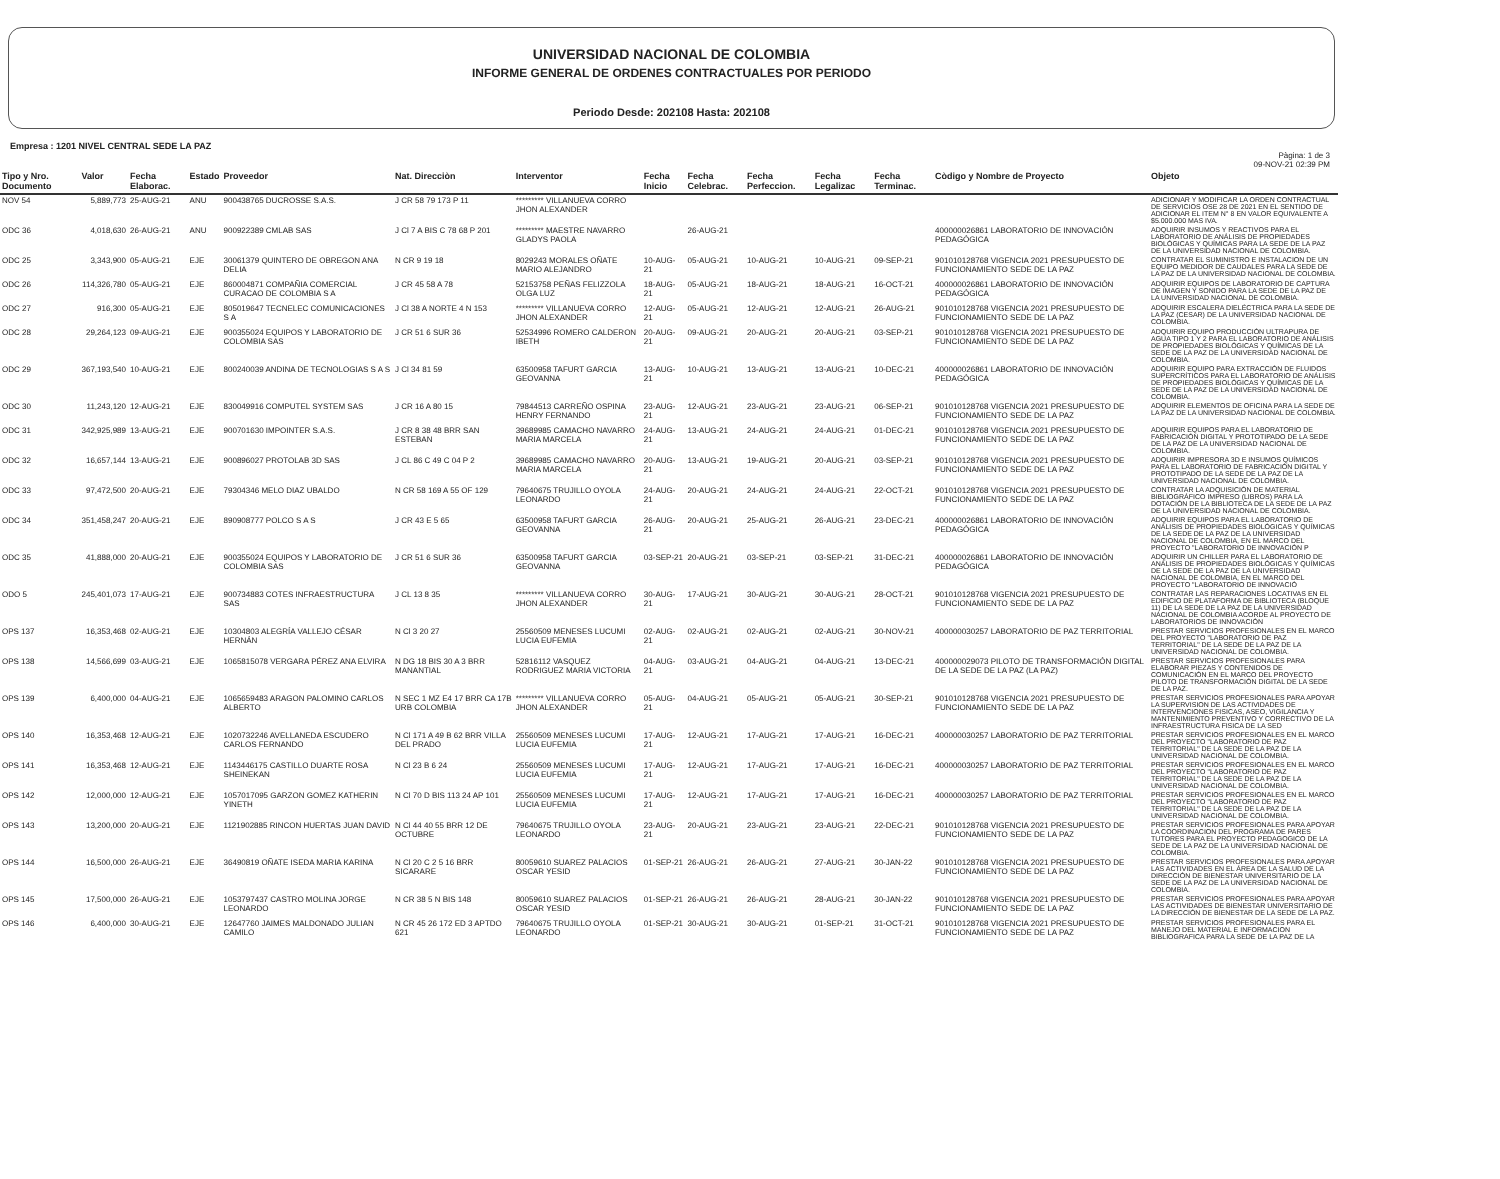UNIVERSIDAD NACIONAL DE COLOMBIA
INFORME GENERAL DE ORDENES CONTRACTUALES POR PERIODO
Periodo Desde: 202108 Hasta: 202108
Empresa : 1201 NIVEL CENTRAL SEDE LA PAZ
Pàgina: 1 de 3
09-NOV-21 02:39 PM
| Tipo y Nro. Documento | Valor | Fecha Elaborac. | Estado | Proveedor | Nat. Direcciòn | Interventor | Fecha Inicio | Fecha Celebrac. | Fecha Perfeccion. | Fecha Legalizac | Fecha Terminac. | Còdigo y Nombre de Proyecto | Objeto |
| --- | --- | --- | --- | --- | --- | --- | --- | --- | --- | --- | --- | --- | --- |
| NOV 54 | 5,889,773 | 25-AUG-21 | ANU | 900438765 DUCROSSE S.A.S. | J CR 58 79 173 P 11 | ********* VILLANUEVA CORRO JHON ALEXANDER | | | | | | | ADICIONAR Y MODIFICAR LA ORDEN CONTRACTUAL DE SERVICIOS OSE 28 DE 2021 EN EL SENTIDO DE ADICIONAR EL ITEM N° 8 EN VALOR EQUIVALENTE A $5.000.000 MAS IVA. |
| ODC 36 | 4,018,630 | 26-AUG-21 | ANU | 900922389 CMLAB SAS | J Cl 7 A BIS C 78 68 P 201 | ********* MAESTRE NAVARRO GLADYS PAOLA | | 26-AUG-21 | | | | 400000026861 LABORATORIO DE INNOVACIÓN PEDAGÓGICA | ADQUIRIR INSUMOS Y REACTIVOS PARA EL LABORATORIO DE ANÁLISIS DE PROPIEDADES BIOLÓGICAS Y QUÍMICAS PARA LA SEDE DE LA PAZ DE LA UNIVERSIDAD NACIONAL DE COLOMBIA. |
| ODC 25 | 3,343,900 | 05-AUG-21 | EJE | 30061379 QUINTERO DE OBREGON ANA DELIA | N CR 9 19 18 | 8029243 MORALES OÑATE MARIO ALEJANDRO | 10-AUG-21 | 05-AUG-21 | 10-AUG-21 | 10-AUG-21 | 09-SEP-21 | 901010128768 VIGENCIA 2021 PRESUPUESTO DE FUNCIONAMIENTO SEDE DE LA PAZ | CONTRATAR EL SUMINISTRO E INSTALACION DE UN EQUIPO MEDIDOR DE CAUDALES PARA LA SEDE DE LA PAZ DE LA UNIVERSIDAD NACIONAL DE COLOMBIA. |
| ODC 26 | 114,326,780 | 05-AUG-21 | EJE | 860004871 COMPAÑIA COMERCIAL CURACAO DE COLOMBIA S A | J CR 45 58 A 78 | 52153758 PEÑAS FELIZZOLA OLGA LUZ | 18-AUG-21 | 05-AUG-21 | 18-AUG-21 | 18-AUG-21 | 16-OCT-21 | 400000026861 LABORATORIO DE INNOVACIÓN PEDAGÓGICA | ADQUIRIR EQUIPOS DE LABORATORIO DE CAPTURA DE IMAGEN Y SONIDO PARA LA SEDE DE LA PAZ DE LA UNIVERSIDAD NACIONAL DE COLOMBIA. |
| ODC 27 | 916,300 | 05-AUG-21 | EJE | 805019647 TECNELEC COMUNICACIONES S A | J Cl 38 A NORTE 4 N 153 | ********* VILLANUEVA CORRO JHON ALEXANDER | 12-AUG-21 | 05-AUG-21 | 12-AUG-21 | 12-AUG-21 | 26-AUG-21 | 901010128768 VIGENCIA 2021 PRESUPUESTO DE FUNCIONAMIENTO SEDE DE LA PAZ | ADQUIRIR ESCALERA DIELÉCTRICA PARA LA SEDE DE LA PAZ (CESAR) DE LA UNIVERSIDAD NACIONAL DE COLOMBIA. |
| ODC 28 | 29,264,123 | 09-AUG-21 | EJE | 900355024 EQUIPOS Y LABORATORIO DE COLOMBIA SAS | J CR 51 6 SUR 36 | 52534996 ROMERO CALDERON IBETH | 20-AUG-21 | 09-AUG-21 | 20-AUG-21 | 20-AUG-21 | 03-SEP-21 | 901010128768 VIGENCIA 2021 PRESUPUESTO DE FUNCIONAMIENTO SEDE DE LA PAZ | ADQUIRIR EQUIPO PRODUCCIÓN ULTRAPURA DE AGUA TIPO 1 Y 2 PARA EL LABORATORIO DE ANÁLISIS DE PROPIEDADES BIOLÓGICAS Y QUÍMICAS DE LA SEDE DE LA PAZ DE LA UNIVERSIDAD NACIONAL DE COLOMBIA. |
| ODC 29 | 367,193,540 | 10-AUG-21 | EJE | 800240039 ANDINA DE TECNOLOGIAS S A S | J Cl 34 81 59 | 63500958 TAFURT GARCIA GEOVANNA | 13-AUG-21 | 10-AUG-21 | 13-AUG-21 | 13-AUG-21 | 10-DEC-21 | 400000026861 LABORATORIO DE INNOVACIÓN PEDAGÓGICA | ADQUIRIR EQUIPO PARA EXTRACCIÓN DE FLUIDOS SUPERCRÍTICOS PARA EL LABORATORIO DE ANÁLISIS DE PROPIEDADES BIOLÓGICAS Y QUÍMICAS DE LA SEDE DE LA PAZ DE LA UNIVERSIDAD NACIONAL DE COLOMBIA. |
| ODC 30 | 11,243,120 | 12-AUG-21 | EJE | 830049916 COMPUTEL SYSTEM SAS | J CR 16 A 80 15 | 79844513 CARREÑO OSPINA HENRY FERNANDO | 23-AUG-21 | 12-AUG-21 | 23-AUG-21 | 23-AUG-21 | 06-SEP-21 | 901010128768 VIGENCIA 2021 PRESUPUESTO DE FUNCIONAMIENTO SEDE DE LA PAZ | ADQUIRIR ELEMENTOS DE OFICINA PARA LA SEDE DE LA PAZ DE LA UNIVERSIDAD NACIONAL DE COLOMBIA. |
| ODC 31 | 342,925,989 | 13-AUG-21 | EJE | 900701630 IMPOINTER S.A.S. | J CR 8 38 48 BRR SAN ESTEBAN | 39689985 CAMACHO NAVARRO MARIA MARCELA | 24-AUG-21 | 13-AUG-21 | 24-AUG-21 | 24-AUG-21 | 01-DEC-21 | 901010128768 VIGENCIA 2021 PRESUPUESTO DE FUNCIONAMIENTO SEDE DE LA PAZ | ADQUIRIR EQUIPOS PARA EL LABORATORIO DE FABRICACIÓN DIGITAL Y PROTOTIPADO DE LA SEDE DE LA PAZ DE LA UNIVERSIDAD NACIONAL DE COLOMBIA. |
| ODC 32 | 16,657,144 | 13-AUG-21 | EJE | 900896027 PROTOLAB 3D SAS | J CL 86 C 49 C 04 P 2 | 39689985 CAMACHO NAVARRO MARIA MARCELA | 20-AUG-21 | 13-AUG-21 | 19-AUG-21 | 20-AUG-21 | 03-SEP-21 | 901010128768 VIGENCIA 2021 PRESUPUESTO DE FUNCIONAMIENTO SEDE DE LA PAZ | ADQUIRIR IMPRESORA 3D E INSUMOS QUÍMICOS PARA EL LABORATORIO DE FABRICACIÓN DIGITAL Y PROTOTIPADO DE LA SEDE DE LA PAZ DE LA UNIVERSIDAD NACIONAL DE COLOMBIA. |
| ODC 33 | 97,472,500 | 20-AUG-21 | EJE | 79304346 MELO DIAZ UBALDO | N CR 58 169 A 55 OF 129 | 79640675 TRUJILLO OYOLA LEONARDO | 24-AUG-21 | 20-AUG-21 | 24-AUG-21 | 24-AUG-21 | 22-OCT-21 | 901010128768 VIGENCIA 2021 PRESUPUESTO DE FUNCIONAMIENTO SEDE DE LA PAZ | CONTRATAR LA ADQUISICIÓN DE MATERIAL BIBLIOGRÁFICO IMPRESO (LIBROS) PARA LA DOTACIÓN DE LA BIBLIOTECA DE LA SEDE DE LA PAZ DE LA UNIVERSIDAD NACIONAL DE COLOMBIA. |
| ODC 34 | 351,458,247 | 20-AUG-21 | EJE | 890908777 POLCO S A S | J CR 43 E 5 65 | 63500958 TAFURT GARCIA GEOVANNA | 26-AUG-21 | 20-AUG-21 | 25-AUG-21 | 26-AUG-21 | 23-DEC-21 | 400000026861 LABORATORIO DE INNOVACIÓN PEDAGÓGICA | ADQUIRIR EQUIPOS PARA EL LABORATORIO DE ANÁLISIS DE PROPIEDADES BIOLÓGICAS Y QUÍMICAS DE LA SEDE DE LA PAZ DE LA UNIVERSIDAD NACIONAL DE COLOMBIA, EN EL MARCO DEL PROYECTO "LABORATORIO DE INNOVACIÓN P |
| ODC 35 | 41,888,000 | 20-AUG-21 | EJE | 900355024 EQUIPOS Y LABORATORIO DE COLOMBIA SAS | J CR 51 6 SUR 36 | 63500958 TAFURT GARCIA GEOVANNA | 03-SEP-21 | 20-AUG-21 | 03-SEP-21 | 03-SEP-21 | 31-DEC-21 | 400000026861 LABORATORIO DE INNOVACIÓN PEDAGÓGICA | ADQUIRIR UN CHILLER PARA EL LABORATORIO DE ANÁLISIS DE PROPIEDADES BIOLÓGICAS Y QUÍMICAS DE LA SEDE DE LA PAZ DE LA UNIVERSIDAD NACIONAL DE COLOMBIA, EN EL MARCO DEL PROYECTO "LABORATORIO DE INNOVACIÓ |
| ODO 5 | 245,401,073 | 17-AUG-21 | EJE | 900734883 COTES INFRAESTRUCTURA SAS | J CL 13 8 35 | ********* VILLANUEVA CORRO JHON ALEXANDER | 30-AUG-21 | 17-AUG-21 | 30-AUG-21 | 30-AUG-21 | 28-OCT-21 | 901010128768 VIGENCIA 2021 PRESUPUESTO DE FUNCIONAMIENTO SEDE DE LA PAZ | CONTRATAR LAS REPARACIONES LOCATIVAS EN EL EDIFICIO DE PLATAFORMA DE BIBLIOTECA (BLOQUE 11) DE LA SEDE DE LA PAZ DE LA UNIVERSIDAD NACIONAL DE COLOMBIA ACORDE AL PROYECTO DE LABORATORIOS DE INNOVACIÓN |
| OPS 137 | 16,353,468 | 02-AUG-21 | EJE | 10304803 ALEGRÍA VALLEJO CÉSAR HERNÁN | N Cl 3 20 27 | 25560509 MENESES LUCUMI LUCIA EUFEMIA | 02-AUG-21 | 02-AUG-21 | 02-AUG-21 | 02-AUG-21 | 30-NOV-21 | 400000030257 LABORATORIO DE PAZ TERRITORIAL | PRESTAR SERVICIOS PROFESIONALES EN EL MARCO DEL PROYECTO "LABORATORIO DE PAZ TERRITORIAL" DE LA SEDE DE LA PAZ DE LA UNIVERSIDAD NACIONAL DE COLOMBIA. |
| OPS 138 | 14,566,699 | 03-AUG-21 | EJE | 1065815078 VERGARA PÉREZ ANA ELVIRA | N DG 18 BIS 30 A 3 BRR MANANTIAL | 52816112 VASQUEZ RODRIGUEZ MARIA VICTORIA | 04-AUG-21 | 03-AUG-21 | 04-AUG-21 | 04-AUG-21 | 13-DEC-21 | 400000029073 PILOTO DE TRANSFORMACIÓN DIGITAL DE LA SEDE DE LA PAZ (LA PAZ) | PRESTAR SERVICIOS PROFESIONALES PARA ELABORAR PIEZAS Y CONTENIDOS DE COMUNICACIÓN EN EL MARCO DEL PROYECTO PILOTO DE TRANSFORMACIÓN DIGITAL DE LA SEDE DE LA PAZ. |
| OPS 139 | 6,400,000 | 04-AUG-21 | EJE | 1065659483 ARAGON PALOMINO CARLOS ALBERTO | N SEC 1 MZ E4 17 BRR CA 17B URB COLOMBIA | ********* VILLANUEVA CORRO JHON ALEXANDER | 05-AUG-21 | 04-AUG-21 | 05-AUG-21 | 05-AUG-21 | 30-SEP-21 | 901010128768 VIGENCIA 2021 PRESUPUESTO DE FUNCIONAMIENTO SEDE DE LA PAZ | PRESTAR SERVICIOS PROFESIONALES PARA APOYAR LA SUPERVISION DE LAS ACTIVIDADES DE INTERVENCIONES FISICAS, ASEO, VIGILANCIA Y MANTENIMIENTO PREVENTIVO Y CORRECTIVO DE LA INFRAESTRUCTURA FISICA DE LA SED |
| OPS 140 | 16,353,468 | 12-AUG-21 | EJE | 1020732246 AVELLANEDA ESCUDERO CARLOS FERNANDO | N Cl 171 A 49 B 62 BRR VILLA DEL PRADO | 25560509 MENESES LUCUMI LUCIA EUFEMIA | 17-AUG-21 | 12-AUG-21 | 17-AUG-21 | 17-AUG-21 | 16-DEC-21 | 400000030257 LABORATORIO DE PAZ TERRITORIAL | PRESTAR SERVICIOS PROFESIONALES EN EL MARCO DEL PROYECTO "LABORATORIO DE PAZ TERRITORIAL" DE LA SEDE DE LA PAZ DE LA UNIVERSIDAD NACIONAL DE COLOMBIA. |
| OPS 141 | 16,353,468 | 12-AUG-21 | EJE | 1143446175 CASTILLO DUARTE ROSA SHEINEKAN | N Cl 23 B 6 24 | 25560509 MENESES LUCUMI LUCIA EUFEMIA | 17-AUG-21 | 12-AUG-21 | 17-AUG-21 | 17-AUG-21 | 16-DEC-21 | 400000030257 LABORATORIO DE PAZ TERRITORIAL | PRESTAR SERVICIOS PROFESIONALES EN EL MARCO DEL PROYECTO "LABORATORIO DE PAZ TERRITORIAL" DE LA SEDE DE LA PAZ DE LA UNIVERSIDAD NACIONAL DE COLOMBIA. |
| OPS 142 | 12,000,000 | 12-AUG-21 | EJE | 1057017095 GARZON GOMEZ KATHERIN YINETH | N Cl 70 D BIS 113 24 AP 101 | 25560509 MENESES LUCUMI LUCIA EUFEMIA | 17-AUG-21 | 12-AUG-21 | 17-AUG-21 | 17-AUG-21 | 16-DEC-21 | 400000030257 LABORATORIO DE PAZ TERRITORIAL | PRESTAR SERVICIOS PROFESIONALES EN EL MARCO DEL PROYECTO "LABORATORIO DE PAZ TERRITORIAL" DE LA SEDE DE LA PAZ DE LA UNIVERSIDAD NACIONAL DE COLOMBIA. |
| OPS 143 | 13,200,000 | 20-AUG-21 | EJE | 1121902885 RINCON HUERTAS JUAN DAVID | N Cl 44 40 55 BRR 12 DE OCTUBRE | 79640675 TRUJILLO OYOLA LEONARDO | 23-AUG-21 | 20-AUG-21 | 23-AUG-21 | 23-AUG-21 | 22-DEC-21 | 901010128768 VIGENCIA 2021 PRESUPUESTO DE FUNCIONAMIENTO SEDE DE LA PAZ | PRESTAR SERVICIOS PROFESIONALES PARA APOYAR LA COORDINACION DEL PROGRAMA DE PARES TUTORES PARA EL PROYECTO PEDAGOGICO DE LA SEDE DE LA PAZ DE LA UNIVERSIDAD NACIONAL DE COLOMBIA. |
| OPS 144 | 16,500,000 | 26-AUG-21 | EJE | 36490819 OÑATE ISEDA MARIA KARINA | N Cl 20 C 2 5 16 BRR SICARARE | 80059610 SUAREZ PALACIOS OSCAR YESID | 01-SEP-21 | 26-AUG-21 | 26-AUG-21 | 27-AUG-21 | 30-JAN-22 | 901010128768 VIGENCIA 2021 PRESUPUESTO DE FUNCIONAMIENTO SEDE DE LA PAZ | PRESTAR SERVICIOS PROFESIONALES PARA APOYAR LAS ACTIVIDADES EN EL ÁREA DE LA SALUD DE LA DIRECCIÓN DE BIENESTAR UNIVERSITARIO DE LA SEDE DE LA PAZ DE LA UNIVERSIDAD NACIONAL DE COLOMBIA. |
| OPS 145 | 17,500,000 | 26-AUG-21 | EJE | 1053797437 CASTRO MOLINA JORGE LEONARDO | N CR 38 5 N BIS 148 | 80059610 SUAREZ PALACIOS OSCAR YESID | 01-SEP-21 | 26-AUG-21 | 26-AUG-21 | 28-AUG-21 | 30-JAN-22 | 901010128768 VIGENCIA 2021 PRESUPUESTO DE FUNCIONAMIENTO SEDE DE LA PAZ | PRESTAR SERVICIOS PROFESIONALES PARA APOYAR LAS ACTIVIDADES DE BIENESTAR UNIVERSITARIO DE LA DIRECCIÓN DE BIENESTAR DE LA SEDE DE LA PAZ. |
| OPS 146 | 6,400,000 | 30-AUG-21 | EJE | 12647760 JAIMES MALDONADO JULIAN CAMILO | N CR 45 26 172 ED 3 APTDO 621 | 79640675 TRUJILLO OYOLA LEONARDO | 01-SEP-21 | 30-AUG-21 | 30-AUG-21 | 01-SEP-21 | 31-OCT-21 | 901010128768 VIGENCIA 2021 PRESUPUESTO DE FUNCIONAMIENTO SEDE DE LA PAZ | PRESTAR SERVICIOS PROFESIONALES PARA EL MANEJO DEL MATERIAL E INFORMACION BIBLIOGRAFICA PARA LA SEDE DE LA PAZ DE LA |